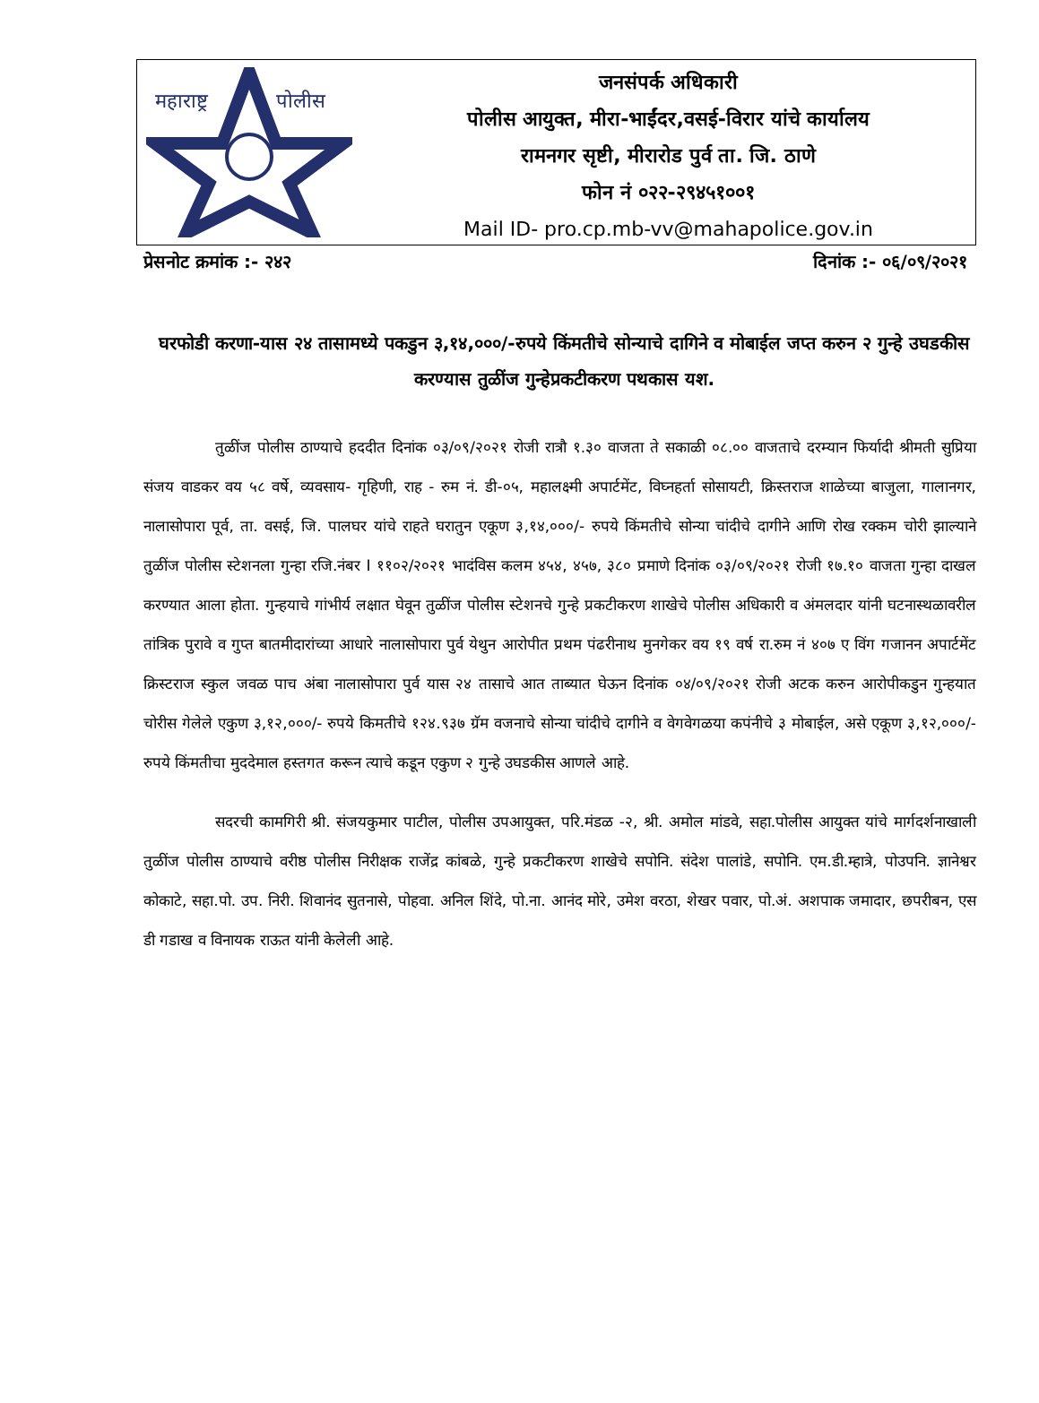महाराष्ट्र
पोलीस
जनसंपर्क अधिकारी
पोलीस आयुक्त, मीरा-भाईंदर,वसई-विरार यांचे कार्यालय
रामनगर सृष्टी, मीरारोड पुर्व ता. जि. ठाणे
फोन नं ०२२-२९४५१००१
Mail ID- pro.cp.mb-vv@mahapolice.gov.in
प्रेसनोट क्रमांक :- २४२ दिनांक :- ०६/०९/२०२१
घरफोडी करणा-यास २४ तासामध्ये पकडुन ३,१४,०००/-रुपये किंमतीचे सोन्याचे दागिने व मोबाईल जप्त करुन २ गुन्हे उघडकीस करण्यास तुळींज गुन्हेप्रकटीकरण पथकास यश.
तुळींज पोलीस ठाण्याचे हददीत दिनांक ०३/०९/२०२१ रोजी रात्रौ १.३० वाजता ते सकाळी ०८.०० वाजताचे दरम्यान फिर्यादी श्रीमती सुप्रिया संजय वाडकर वय ५८ वर्षे, व्यवसाय- गृहिणी, राह - रुम नं. डी-०५, महालक्ष्मी अपार्टमेंट, विघ्नहर्ता सोसायटी, क्रिस्तराज शाळेच्या बाजुला, गालानगर, नालासोपारा पूर्व, ता. वसई, जि. पालघर यांचे राहते घरातुन एकूण ३,१४,०००/- रुपये किंमतीचे सोन्या चांदीचे दागीने आणि रोख रक्कम चोरी झाल्याने तुळींज पोलीस स्टेशनला गुन्हा रजि.नंबर I ११०२/२०२१ भादंविस कलम ४५४, ४५७, ३८० प्रमाणे दिनांक ०३/०९/२०२१ रोजी १७.१० वाजता गुन्हा दाखल करण्यात आला होता. गुन्हयाचे गांभीर्य लक्षात घेवून तुळींज पोलीस स्टेशनचे गुन्हे प्रकटीकरण शाखेचे पोलीस अधिकारी व अंमलदार यांनी घटनास्थळावरील तांत्रिक पुरावे व गुप्त बातमीदारांच्या आधारे नालासोपारा पुर्व येथुन आरोपीत प्रथम पंढरीनाथ मुनगेकर वय १९ वर्ष रा.रुम नं ४०७ ए विंग गजानन अपार्टमेंट क्रिस्टराज स्कुल जवळ पाच अंबा नालासोपारा पुर्व यास २४ तासाचे आत ताब्यात घेऊन दिनांक ०४/०९/२०२१ रोजी अटक करुन आरोपीकडुन गुन्हयात चोरीस गेलेले एकुण ३,१२,०००/- रुपये किमतीचे १२४.९३७ ग्रॅम वजनाचे सोन्या चांदीचे दागीने व वेगवेगळया कपंनीचे ३ मोबाईल, असे एकूण ३,१२,०००/- रुपये किंमतीचा मुददेमाल हस्तगत करून त्याचे कडून एकुण २ गुन्हे उघडकीस आणले आहे.
सदरची कामगिरी श्री. संजयकुमार पाटील, पोलीस उपआयुक्त, परि.मंडळ -२, श्री. अमोल मांडवे, सहा.पोलीस आयुक्त यांचे मार्गदर्शनाखाली तुळींज पोलीस ठाण्याचे वरीष्ठ पोलीस निरीक्षक राजेंद्र कांबळे, गुन्हे प्रकटीकरण शाखेचे सपोनि. संदेश पालांडे, सपोनि. एम.डी.म्हात्रे, पोउपनि. ज्ञानेश्वर कोकाटे, सहा.पो. उप. निरी. शिवानंद सुतनासे, पोहवा. अनिल शिंदे, पो.ना. आनंद मोरे, उमेश वरठा, शेखर पवार, पो.अं. अशपाक जमादार, छपरीबन, एस डी गडाख व विनायक राऊत यांनी केलेली आहे.